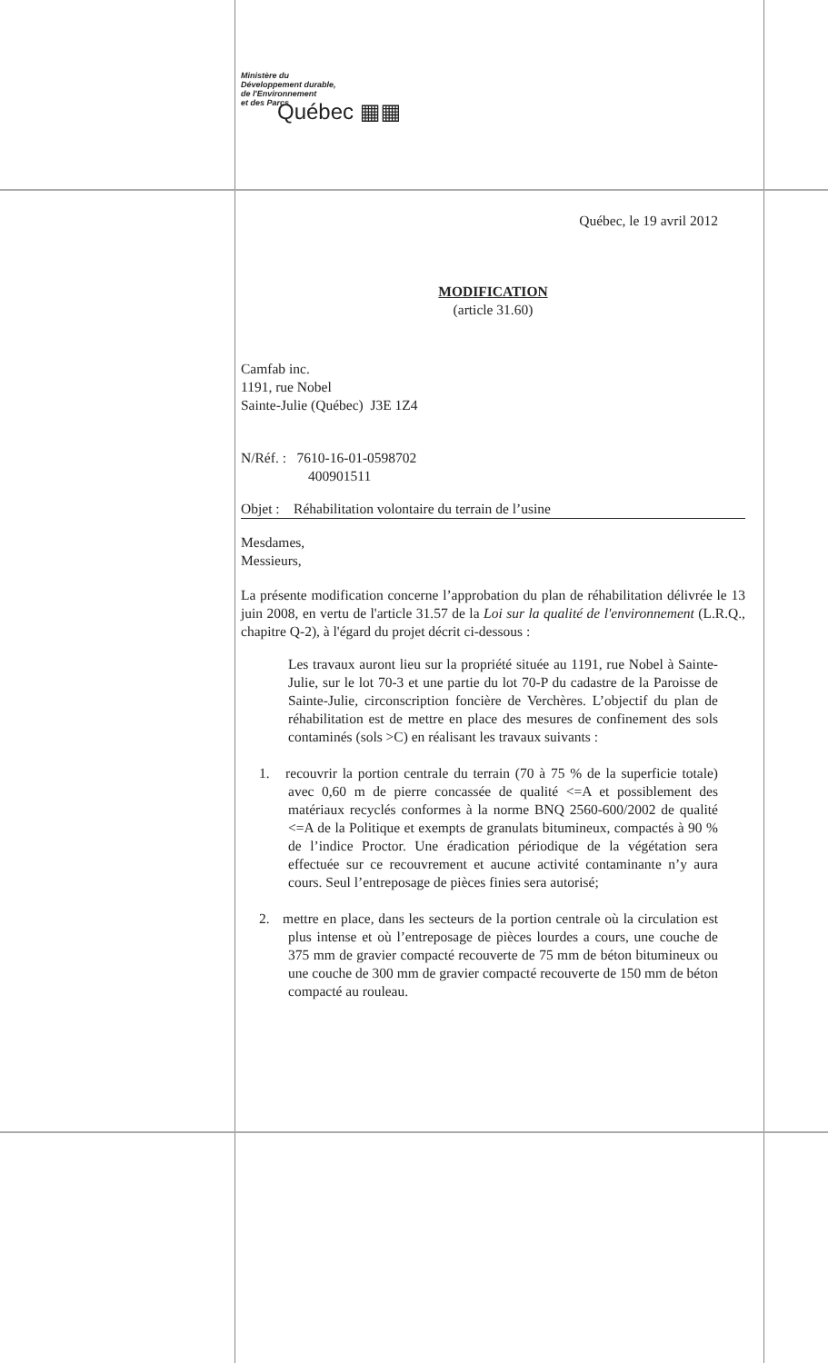Ministère du
Développement durable,
de l'Environnement
et des Parcs
Québec ▦▦
Québec, le 19 avril 2012
MODIFICATION
(article 31.60)
Camfab inc.
1191, rue Nobel
Sainte-Julie (Québec) J3E 1Z4
N/Réf. : 7610-16-01-0598702
400901511
Objet : Réhabilitation volontaire du terrain de l’usine
Mesdames,
Messieurs,
La présente modification concerne l’approbation du plan de réhabilitation délivrée le 13 juin 2008, en vertu de l'article 31.57 de la Loi sur la qualité de l'environnement (L.R.Q., chapitre Q-2), à l'égard du projet décrit ci-dessous :
Les travaux auront lieu sur la propriété située au 1191, rue Nobel à Sainte-Julie, sur le lot 70-3 et une partie du lot 70-P du cadastre de la Paroisse de Sainte-Julie, circonscription foncière de Verchères. L’objectif du plan de réhabilitation est de mettre en place des mesures de confinement des sols contaminés (sols >C) en réalisant les travaux suivants :
1. recouvrir la portion centrale du terrain (70 à 75 % de la superficie totale) avec 0,60 m de pierre concassée de qualité <=A et possiblement des matériaux recyclés conformes à la norme BNQ 2560-600/2002 de qualité <=A de la Politique et exempts de granulats bitumineux, compactés à 90 % de l’indice Proctor. Une éradication périodique de la végétation sera effectuée sur ce recouvrement et aucune activité contaminante n’y aura cours. Seul l’entreposage de pièces finies sera autorisé;
2. mettre en place, dans les secteurs de la portion centrale où la circulation est plus intense et où l’entreposage de pièces lourdes a cours, une couche de 375 mm de gravier compacté recouverte de 75 mm de béton bitumineux ou une couche de 300 mm de gravier compacté recouverte de 150 mm de béton compacté au rouleau.